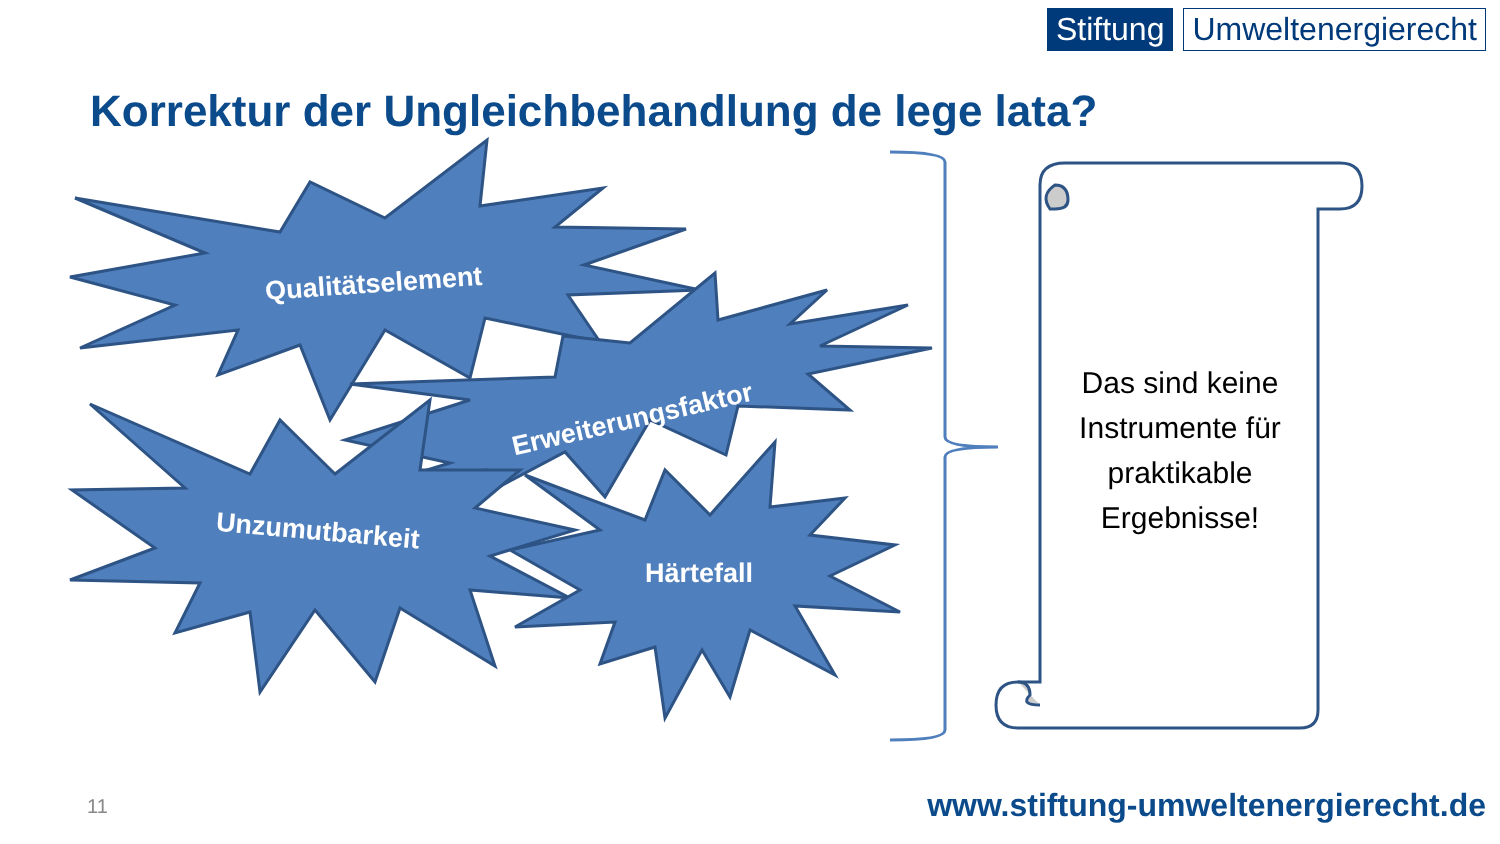Stiftung Umweltenergierecht
Korrektur der Ungleichbehandlung de lege lata?
Qualitätselement
Erweiterungsfaktor
Unzumutbarkeit
Härtefall
Das sind keine Instrumente für praktikable Ergebnisse!
11
www.stiftung-umweltenergierecht.de